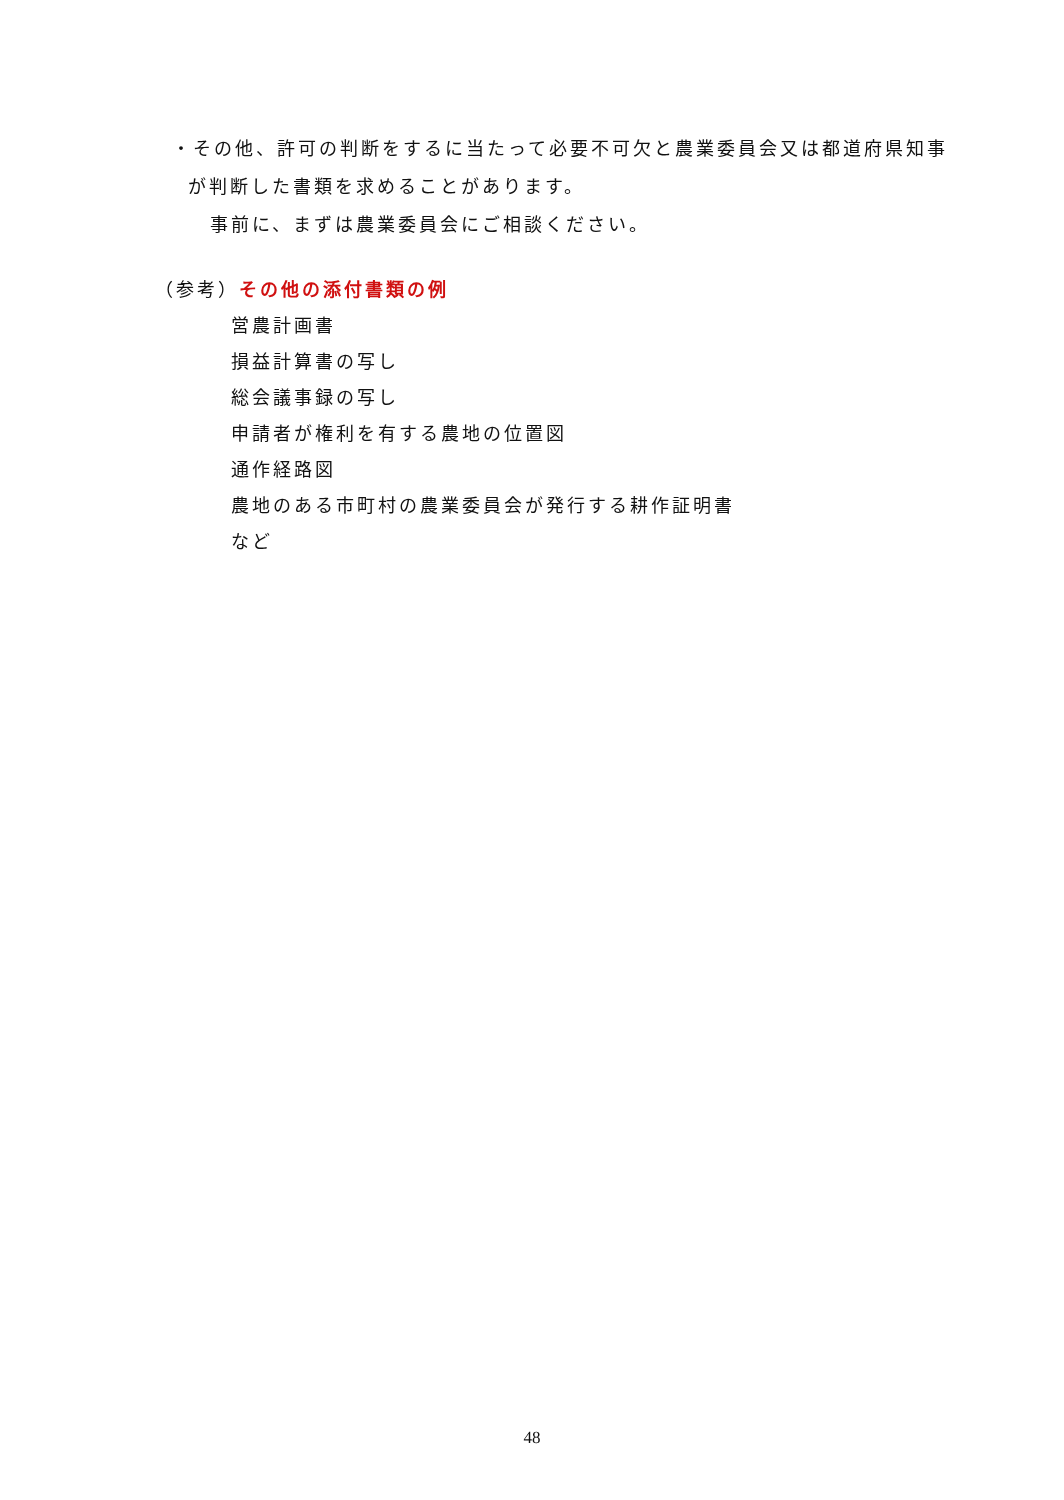・その他、許可の判断をするに当たって必要不可欠と農業委員会又は都道府県知事
が判断した書類を求めることがあります。
事前に、まずは農業委員会にご相談ください。
（参考）その他の添付書類の例
営農計画書
損益計算書の写し
総会議事録の写し
申請者が権利を有する農地の位置図
通作経路図
農地のある市町村の農業委員会が発行する耕作証明書
など
48